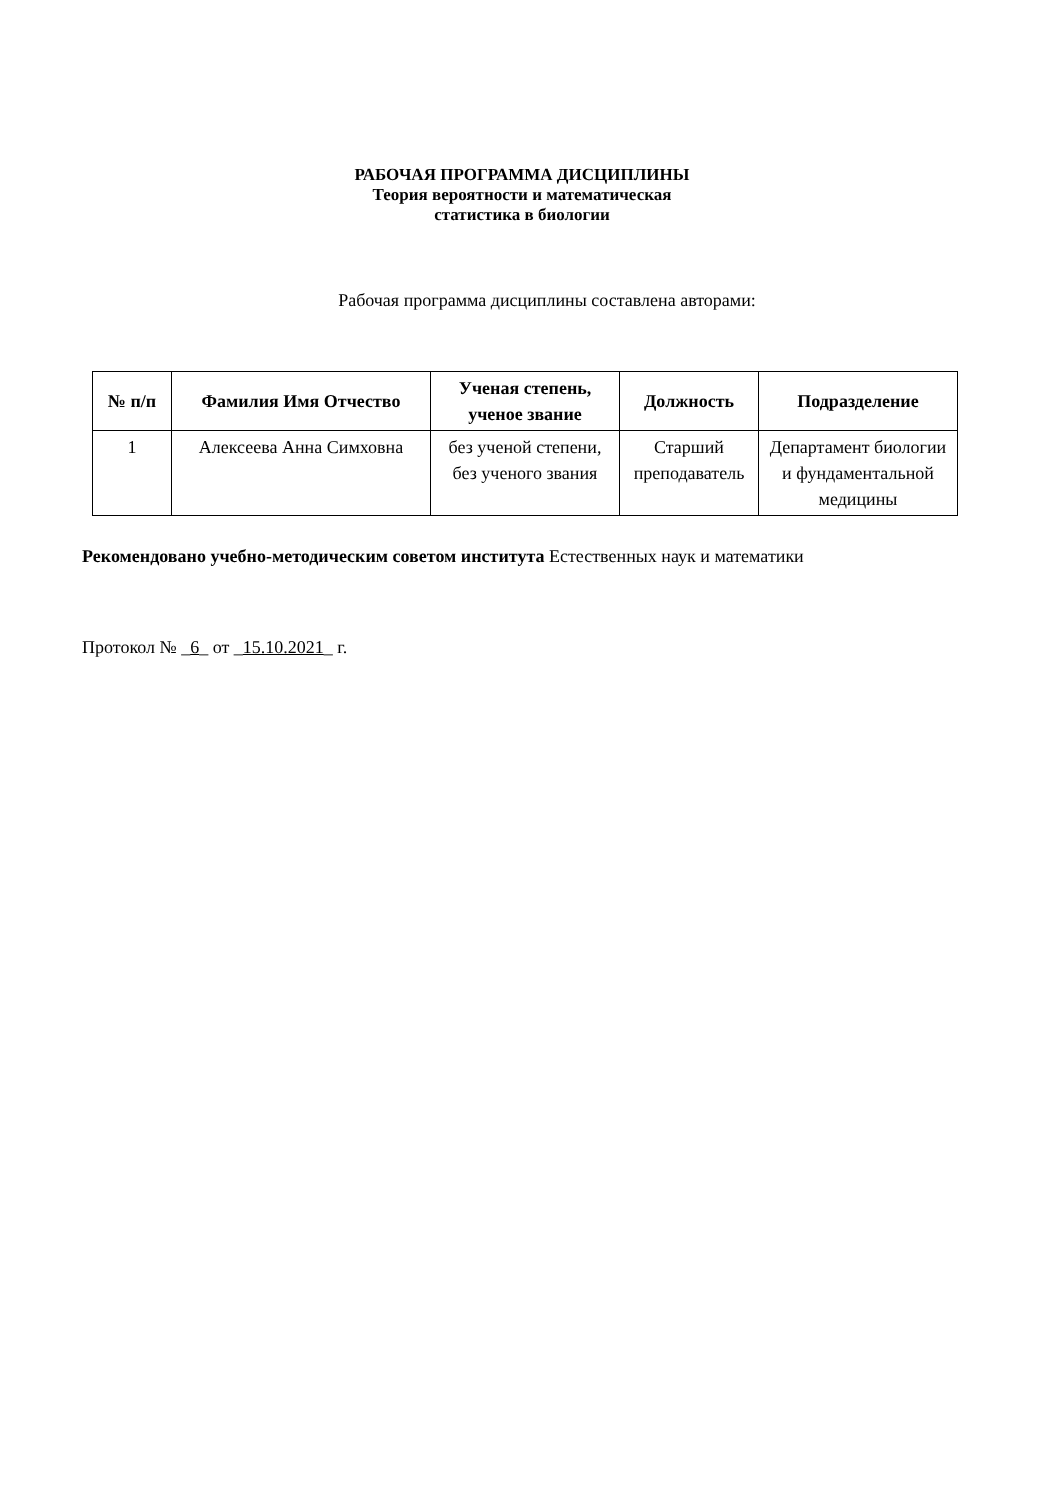РАБОЧАЯ ПРОГРАММА ДИСЦИПЛИНЫ
Теория вероятности и математическая
статистика в биологии
Рабочая программа дисциплины составлена авторами:
| № п/п | Фамилия Имя Отчество | Ученая степень, ученое звание | Должность | Подразделение |
| --- | --- | --- | --- | --- |
| 1 | Алексеева Анна Симховна | без ученой степени, без ученого звания | Старший преподаватель | Департамент биологии и фундаментальной медицины |
Рекомендовано учебно-методическим советом института Естественных наук и математики
Протокол № _6_ от _15.10.2021_ г.